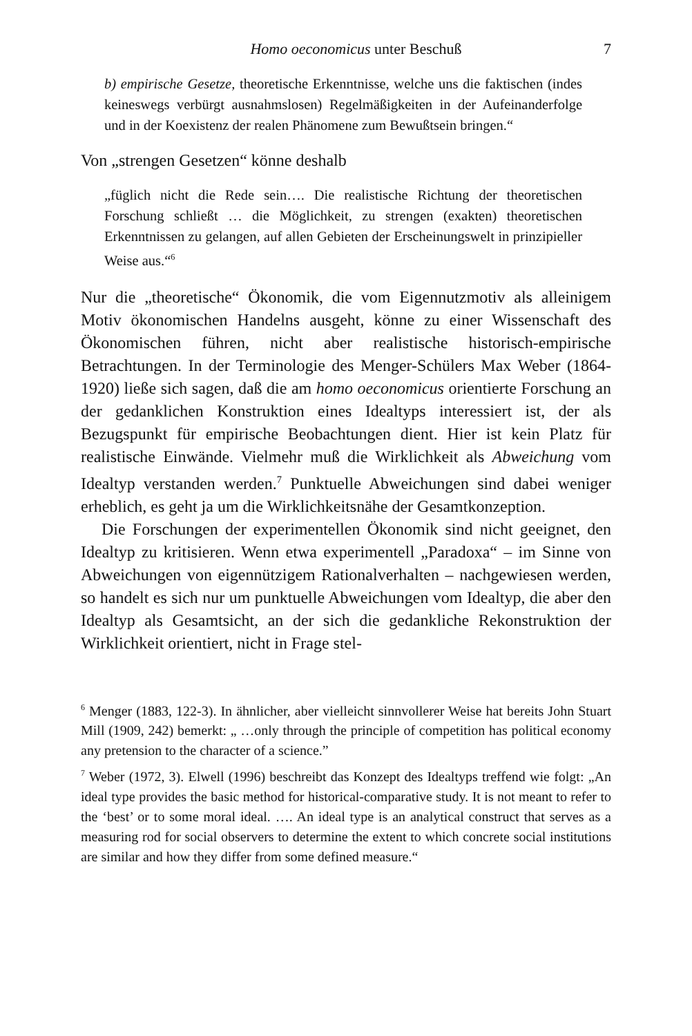Homo oeconomicus unter Beschuß 7
b) empirische Gesetze, theoretische Erkenntnisse, welche uns die faktischen (indes keineswegs verbürgt ausnahmslosen) Regelmäßigkeiten in der Aufeinanderfolge und in der Koexistenz der realen Phänomene zum Bewußtsein bringen.“
Von „strengen Gesetzen“ könne deshalb
„füglich nicht die Rede sein…. Die realistische Richtung der theoretischen Forschung schließt … die Möglichkeit, zu strengen (exakten) theoretischen Erkenntnissen zu gelangen, auf allen Gebieten der Erscheinungswelt in prinzipieller Weise aus.“<sup>6</sup>
Nur die „theoretische“ Ökonomik, die vom Eigennutzmotiv als alleinigem Motiv ökonomischen Handelns ausgeht, könne zu einer Wissenschaft des Ökonomischen führen, nicht aber realistische historisch-empirische Betrachtungen. In der Terminologie des Menger-Schülers Max Weber (1864-1920) ließe sich sagen, daß die am homo oeconomicus orientierte Forschung an der gedanklichen Konstruktion eines Idealtyps interessiert ist, der als Bezugspunkt für empirische Beobachtungen dient. Hier ist kein Platz für realistische Einwände. Vielmehr muß die Wirklichkeit als Abweichung vom Idealtyp verstanden werden.<sup>7</sup> Punktuelle Abweichungen sind dabei weniger erheblich, es geht ja um die Wirklichkeitsnähe der Gesamtkonzeption.
Die Forschungen der experimentellen Ökonomik sind nicht geeignet, den Idealtyp zu kritisieren. Wenn etwa experimentell „Paradoxa“ – im Sinne von Abweichungen von eigennützigem Rationalverhalten – nachgewiesen werden, so handelt es sich nur um punktuelle Abweichungen vom Idealtyp, die aber den Idealtyp als Gesamtsicht, an der sich die gedankliche Rekonstruktion der Wirklichkeit orientiert, nicht in Frage stel-
<sup>6</sup> Menger (1883, 122-3). In ähnlicher, aber vielleicht sinnvollerer Weise hat bereits John Stuart Mill (1909, 242) bemerkt: „ …only through the principle of competition has political economy any pretension to the character of a science.”
<sup>7</sup> Weber (1972, 3). Elwell (1996) beschreibt das Konzept des Idealtyps treffend wie folgt: „An ideal type provides the basic method for historical-comparative study. It is not meant to refer to the ‘best’ or to some moral ideal. …. An ideal type is an analytical construct that serves as a measuring rod for social observers to determine the extent to which concrete social institutions are similar and how they differ from some defined measure.“